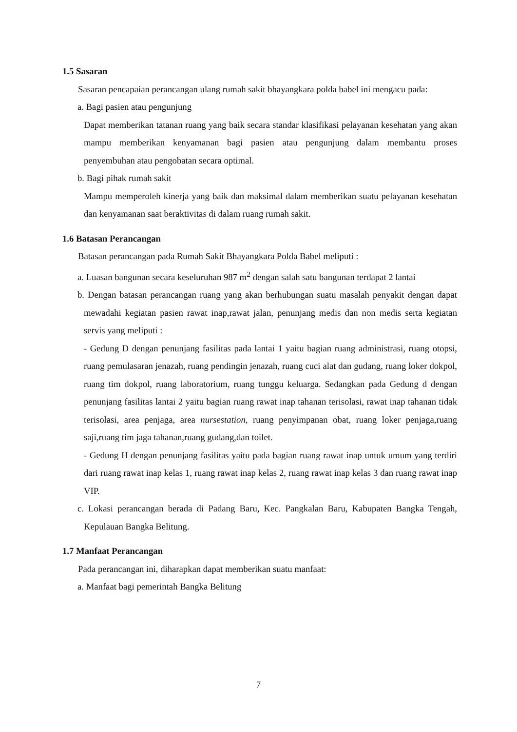1.5 Sasaran
Sasaran pencapaian perancangan ulang rumah sakit bhayangkara polda babel ini mengacu pada:
a. Bagi pasien atau pengunjung
Dapat memberikan tatanan ruang yang baik secara standar klasifikasi pelayanan kesehatan yang akan mampu memberikan kenyamanan bagi pasien atau pengunjung dalam membantu proses penyembuhan atau pengobatan secara optimal.
b. Bagi pihak rumah sakit
Mampu memperoleh kinerja yang baik dan maksimal dalam memberikan suatu pelayanan kesehatan dan kenyamanan saat beraktivitas di dalam ruang rumah sakit.
1.6 Batasan Perancangan
Batasan perancangan pada Rumah Sakit Bhayangkara Polda Babel meliputi :
a. Luasan bangunan secara keseluruhan 987 m<sup>2</sup> dengan salah satu bangunan terdapat 2 lantai
b. Dengan batasan perancangan ruang yang akan berhubungan suatu masalah penyakit dengan dapat mewadahi kegiatan pasien rawat inap,rawat jalan, penunjang medis dan non medis serta kegiatan servis yang meliputi :
- Gedung D dengan penunjang fasilitas pada lantai 1 yaitu bagian ruang administrasi, ruang otopsi, ruang pemulasaran jenazah, ruang pendingin jenazah, ruang cuci alat dan gudang, ruang loker dokpol, ruang tim dokpol, ruang laboratorium, ruang tunggu keluarga. Sedangkan pada Gedung d dengan penunjang fasilitas lantai 2 yaitu bagian ruang rawat inap tahanan terisolasi, rawat inap tahanan tidak terisolasi, area penjaga, area nursestation, ruang penyimpanan obat, ruang loker penjaga,ruang saji,ruang tim jaga tahanan,ruang gudang,dan toilet.
- Gedung H dengan penunjang fasilitas yaitu pada bagian ruang rawat inap untuk umum yang terdiri dari ruang rawat inap kelas 1, ruang rawat inap kelas 2, ruang rawat inap kelas 3 dan ruang rawat inap VIP.
c. Lokasi perancangan berada di Padang Baru, Kec. Pangkalan Baru, Kabupaten Bangka Tengah, Kepulauan Bangka Belitung.
1.7 Manfaat Perancangan
Pada perancangan ini, diharapkan dapat memberikan suatu manfaat:
a. Manfaat bagi pemerintah Bangka Belitung
7